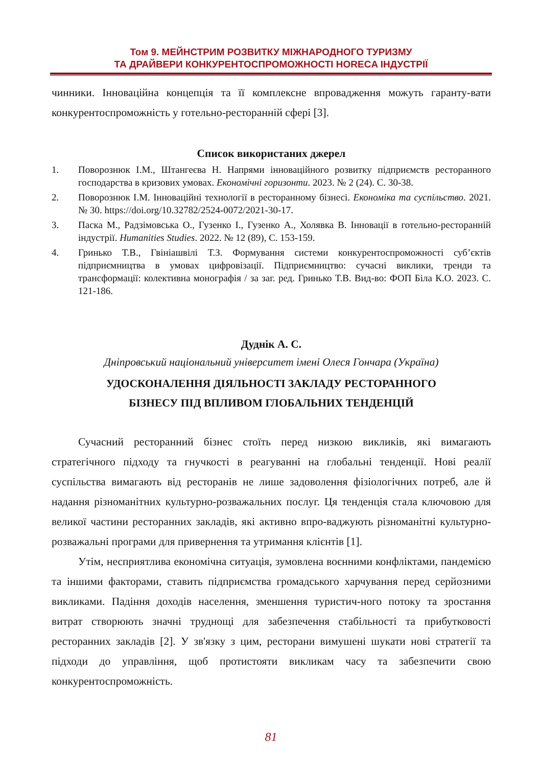Том 9. МЕЙНСТРИМ РОЗВИТКУ МІЖНАРОДНОГО ТУРИЗМУ
ТА ДРАЙВЕРИ КОНКУРЕНТОСПРОМОЖНОСТІ HORECA ІНДУСТРІЇ
чинники. Інноваційна концепція та її комплексне впровадження можуть гаранту-вати конкурентоспроможність у готельно-ресторанній сфері [3].
Список використаних джерел
1. Поворознюк І.М., Штангеєва Н. Напрями інноваційного розвитку підприємств ресторанного господарства в кризових умовах. Економічні горизонти. 2023. № 2 (24). С. 30-38.
2. Поворознюк І.М. Інноваційні технології в ресторанному бізнесі. Економіка та суспільство. 2021. № 30. https://doi.org/10.32782/2524-0072/2021-30-17.
3. Паска М., Радзімовська О., Гузенко І., Гузенко А., Холявка В. Інновації в готельно-ресторанній індустрії. Humanities Studies. 2022. № 12 (89), С. 153-159.
4. Гринько Т.В., Гвініашвілі Т.З. Формування системи конкурентоспроможності суб’єктів підприємництва в умовах цифровізації. Підприємництво: сучасні виклики, тренди та трансформації: колективна монографія / за заг. ред. Гринько Т.В. Вид-во: ФОП Біла К.О. 2023. С. 121-186.
Дуднік А. С.
Дніпровський національний університет імені Олеся Гончара (Україна)
УДОСКОНАЛЕННЯ ДІЯЛЬНОСТІ ЗАКЛАДУ РЕСТОРАННОГО
БІЗНЕСУ ПІД ВПЛИВОМ ГЛОБАЛЬНИХ ТЕНДЕНЦІЙ
Сучасний ресторанний бізнес стоїть перед низкою викликів, які вимагають стратегічного підходу та гнучкості в реагуванні на глобальні тенденції. Нові реалії суспільства вимагають від ресторанів не лише задоволення фізіологічних потреб, але й надання різноманітних культурно-розважальних послуг. Ця тенденція стала ключовою для великої частини ресторанних закладів, які активно впро-ваджують різноманітні культурно-розважальні програми для привернення та утримання клієнтів [1].
Утім, несприятлива економічна ситуація, зумовлена воєнними конфліктами, пандемією та іншими факторами, ставить підприємства громадського харчування перед серйозними викликами. Падіння доходів населення, зменшення туристич-ного потоку та зростання витрат створюють значні труднощі для забезпечення стабільності та прибутковості ресторанних закладів [2]. У зв'язку з цим, ресторани вимушені шукати нові стратегії та підходи до управління, щоб протистояти викликам часу та забезпечити свою конкурентоспроможність.
81